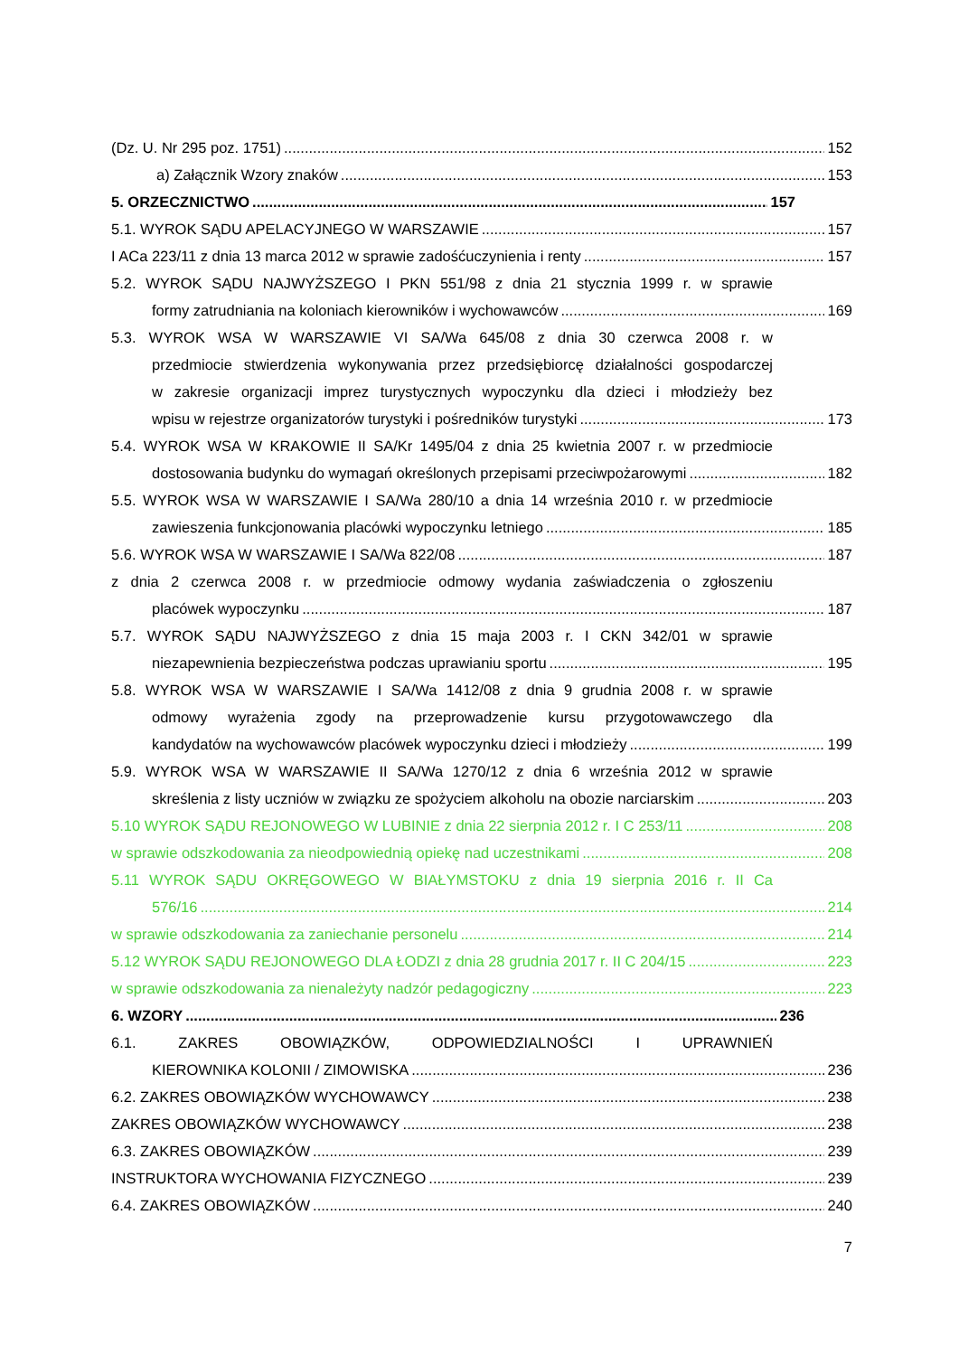(Dz. U. Nr 295 poz. 1751) 152
a) Załącznik Wzory znaków 153
5. ORZECZNICTWO 157
5.1. WYROK SĄDU APELACYJNEGO W WARSZAWIE 157
I ACa 223/11 z dnia 13 marca 2012 w sprawie zadośćuczynienia i renty 157
5.2. WYROK SĄDU NAJWYŻSZEGO I PKN 551/98 z dnia 21 stycznia 1999 r. w sprawie
formy zatrudniania na koloniach kierowników i wychowawców 169
5.3. WYROK WSA W WARSZAWIE VI SA/Wa 645/08 z dnia 30 czerwca 2008 r. w
przedmiocie stwierdzenia wykonywania przez przedsiębiorcę działalności gospodarczej
w zakresie organizacji imprez turystycznych wypoczynku dla dzieci i młodzieży bez
wpisu w rejestrze organizatorów turystyki i pośredników turystyki 173
5.4. WYROK WSA W KRAKOWIE II SA/Kr 1495/04 z dnia 25 kwietnia 2007 r. w przedmiocie
dostosowania budynku do wymagań określonych przepisami przeciwpożarowymi 182
5.5. WYROK WSA W WARSZAWIE I SA/Wa 280/10 a dnia 14 września 2010 r. w przedmiocie
zawieszenia funkcjonowania placówki wypoczynku letniego 185
5.6. WYROK WSA W WARSZAWIE I SA/Wa 822/08 187
z dnia 2 czerwca 2008 r. w przedmiocie odmowy wydania zaświadczenia o zgłoszeniu
placówek wypoczynku 187
5.7. WYROK SĄDU NAJWYŻSZEGO z dnia 15 maja 2003 r. I CKN 342/01 w sprawie
niezapewnienia bezpieczeństwa podczas uprawianiu sportu 195
5.8. WYROK WSA W WARSZAWIE I SA/Wa 1412/08 z dnia 9 grudnia 2008 r. w sprawie
odmowy wyrażenia zgody na przeprowadzenie kursu przygotowawczego dla
kandydatów na wychowawców placówek wypoczynku dzieci i młodzieży 199
5.9. WYROK WSA W WARSZAWIE II SA/Wa 1270/12 z dnia 6 września 2012 w sprawie
skreślenia z listy uczniów w związku ze spożyciem alkoholu na obozie narciarskim 203
5.10 WYROK SĄDU REJONOWEGO W LUBINIE z dnia 22 sierpnia 2012 r. I C 253/11 208
w sprawie odszkodowania za nieodpowiednią opiekę nad uczestnikami 208
5.11 WYROK SĄDU OKRĘGOWEGO W BIAŁYMSTOKU z dnia 19 sierpnia 2016 r. II Ca
576/16 214
w sprawie odszkodowania za zaniechanie personelu 214
5.12 WYROK SĄDU REJONOWEGO DLA ŁODZI z dnia 28 grudnia 2017 r. II C 204/15 223
w sprawie odszkodowania za nienależyty nadzór pedagogiczny 223
6. WZORY 236
6.1. ZAKRES OBOWIĄZKÓW, ODPOWIEDZIALNOŚCI I UPRAWNIEŃ
KIEROWNIKA KOLONII / ZIMOWISKA 236
6.2. ZAKRES OBOWIĄZKÓW WYCHOWAWCY 238
ZAKRES OBOWIĄZKÓW WYCHOWAWCY 238
6.3. ZAKRES OBOWIĄZKÓW 239
INSTRUKTORA WYCHOWANIA FIZYCZNEGO 239
6.4. ZAKRES OBOWIĄZKÓW 240
7